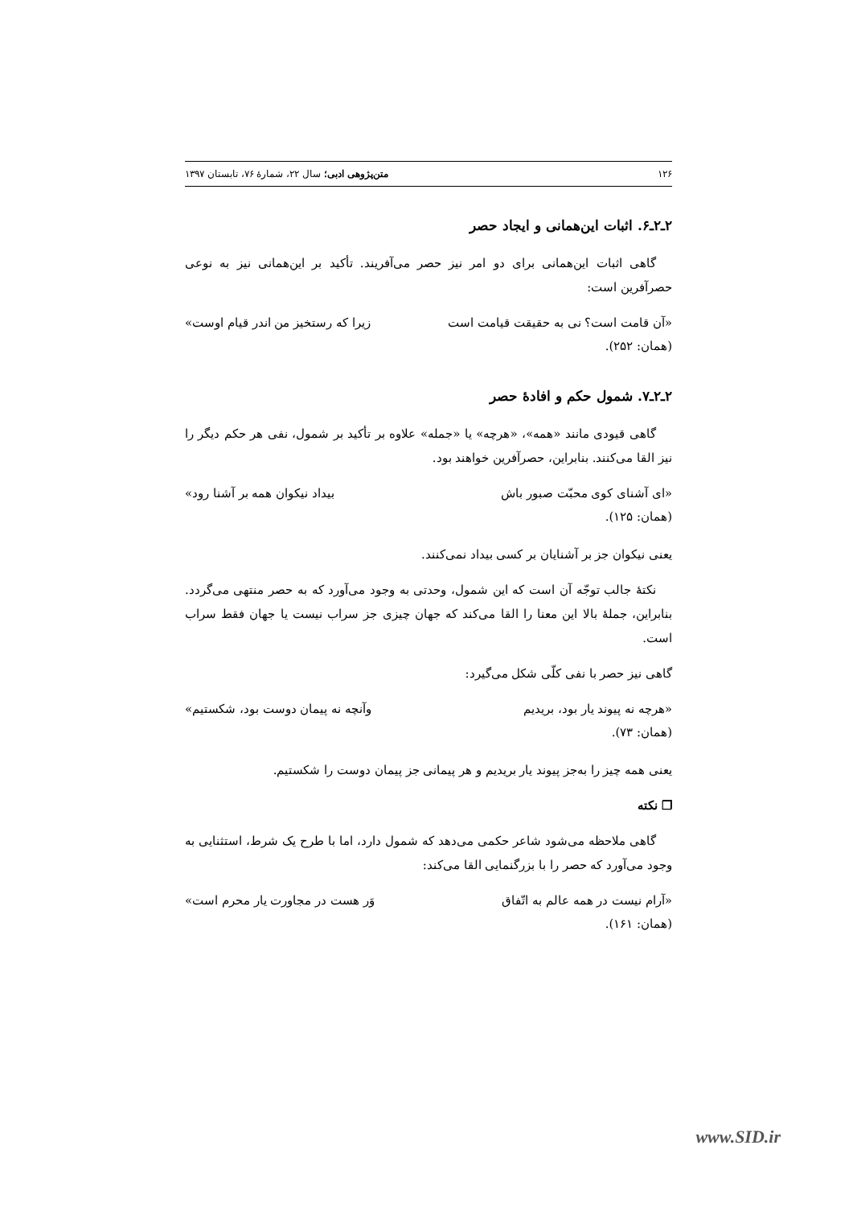۱۲۶ متن‌پژوهی ادبی؛ سال ۲۲، شمارهٔ ۷۶، تابستان ۱۳۹۷
۲ـ۲ـ۶. اثبات این‌همانی و ایجاد حصر
گاهی اثبات این‌همانی برای دو امر نیز حصر می‌آفریند. تأکید بر این‌همانی نیز به نوعی حصرآفرین است:
«آن قامت است؟ نی به حقیقت قیامت است زیرا که رستخیز من اندر قیام اوست»
(همان: ۲۵۲).
۲ـ۲ـ۷. شمول حکم و افادهٔ حصر
گاهی قیودی مانند «همه»، «هرچه» یا «جمله» علاوه بر تأکید بر شمول، نفی هر حکم دیگر را نیز القا می‌کنند. بنابراین، حصرآفرین خواهند بود.
«ای آشنای کوی محبّت صبور باش بیداد نیکوان همه بر آشنا رود»
(همان: ۱۲۵).
یعنی نیکوان جز بر آشنایان بر کسی بیداد نمی‌کنند.
نکتهٔ جالب توجّه آن است که این شمول، وحدتی به وجود می‌آورد که به حصر منتهی می‌گردد. بنابراین، جملهٔ بالا این معنا را القا می‌کند که جهان چیزی جز سراب نیست یا جهان فقط سراب است.
گاهی نیز حصر با نفی کلّی شکل می‌گیرد:
«هرچه نه پیوند یار بود، بریدیم وآنچه نه پیمان دوست بود، شکستیم»
(همان: ۷۳).
یعنی همه چیز را به‌جز پیوند یار بریدیم و هر پیمانی جز پیمان دوست را شکستیم.
❐ نکته
گاهی ملاحظه می‌شود شاعر حکمی می‌دهد که شمول دارد، اما با طرح یک شرط، استثنایی به وجود می‌آورد که حصر را با بزرگنمایی القا می‌کند:
«آرام نیست در همه عالم به اتّفاق وَر هست در مجاورت یار محرم است»
(همان: ۱۶۱).
www.SID.ir